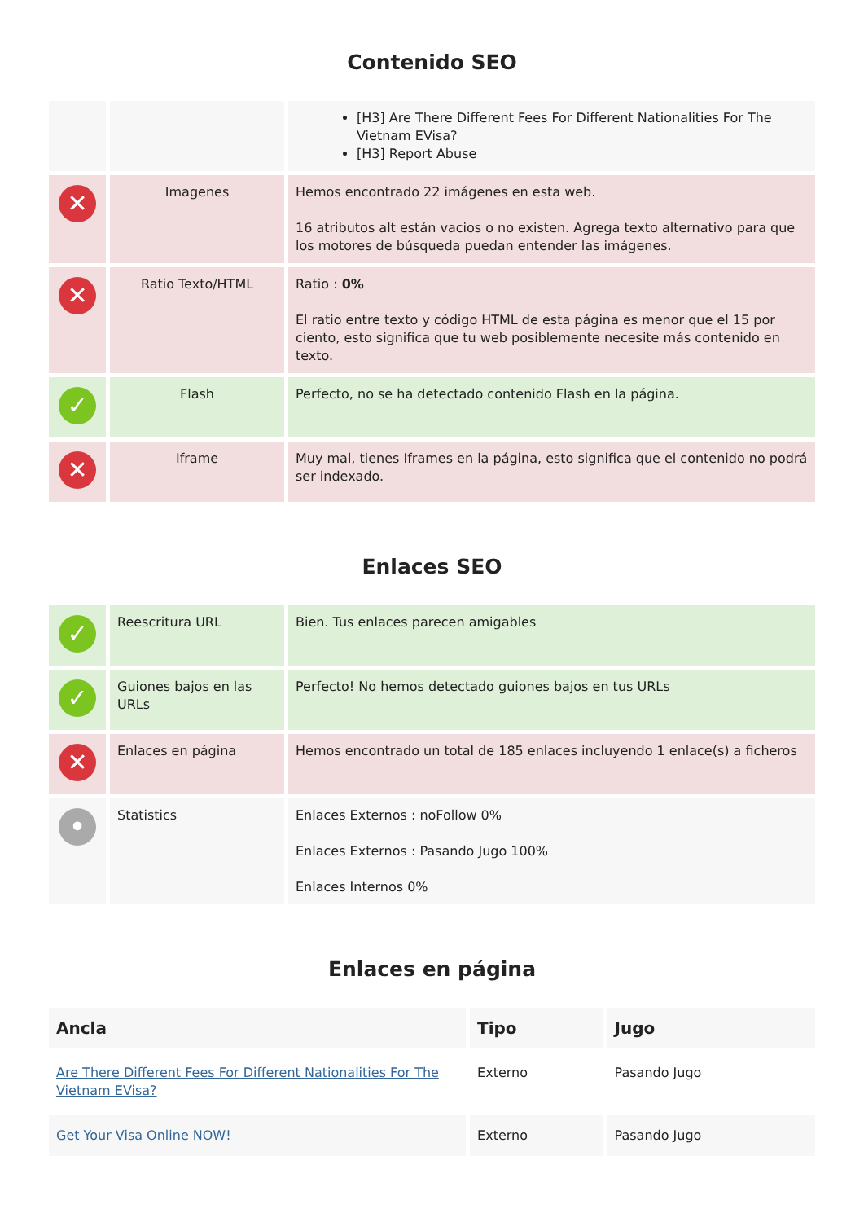Contenido SEO
| | | [H3] Are There Different Fees For Different Nationalities For The Vietnam EVisa? [H3] Report Abuse |
| ✕ | Imagenes | Hemos encontrado 22 imágenes en esta web. 16 atributos alt están vacios o no existen. Agrega texto alternativo para que los motores de búsqueda puedan entender las imágenes. |
| ✕ | Ratio Texto/HTML | Ratio : 0% El ratio entre texto y código HTML de esta página es menor que el 15 por ciento, esto significa que tu web posiblemente necesite más contenido en texto. |
| ✓ | Flash | Perfecto, no se ha detectado contenido Flash en la página. |
| ✕ | Iframe | Muy mal, tienes Iframes en la página, esto significa que el contenido no podrá ser indexado. |
Enlaces SEO
| ✓ | Reescritura URL | Bien. Tus enlaces parecen amigables |
| ✓ | Guiones bajos en las URLs | Perfecto! No hemos detectado guiones bajos en tus URLs |
| ✕ | Enlaces en página | Hemos encontrado un total de 185 enlaces incluyendo 1 enlace(s) a ficheros |
| • | Statistics | Enlaces Externos : noFollow 0% Enlaces Externos : Pasando Jugo 100% Enlaces Internos 0% |
Enlaces en página
| Ancla | Tipo | Jugo |
| --- | --- | --- |
| Are There Different Fees For Different Nationalities For The Vietnam EVisa? | Externo | Pasando Jugo |
| Get Your Visa Online NOW! | Externo | Pasando Jugo |